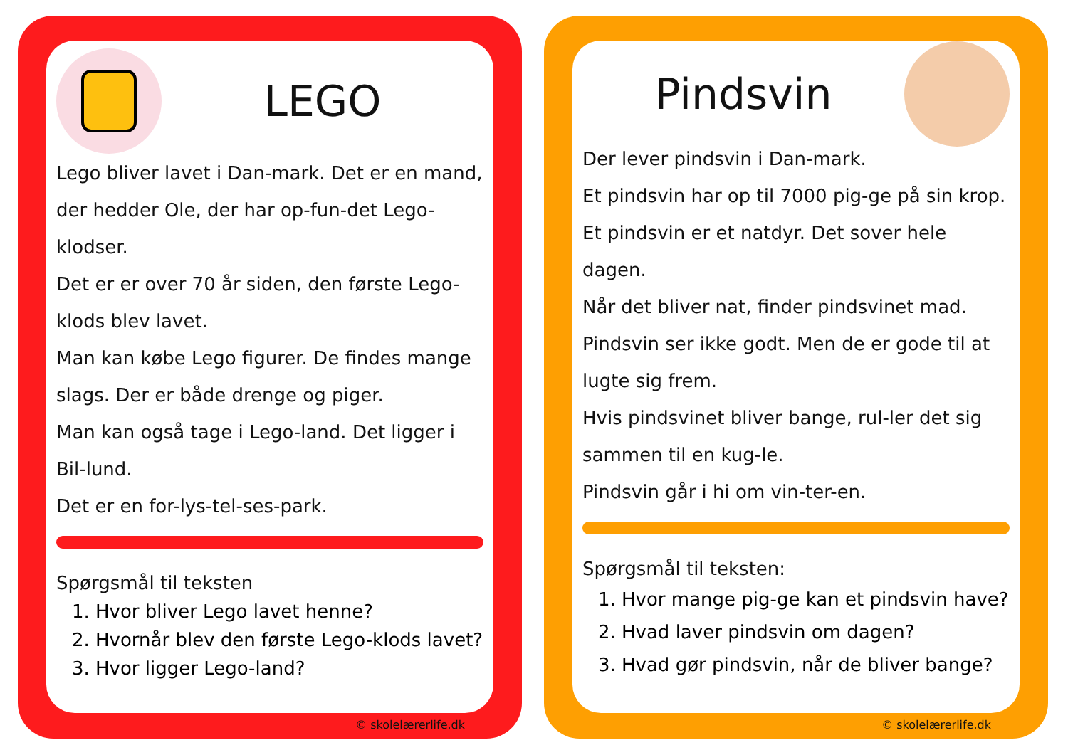LEGO
Lego bliver lavet i Dan-mark. Det er en mand, der hedder Ole, der har op-fun-det Lego-klodser.
Det er er over 70 år siden, den første Lego-klods blev lavet.
Man kan købe Lego figurer. De findes mange slags. Der er både drenge og piger.
Man kan også tage i Lego-land. Det ligger i Bil-lund.
Det er en for-lys-tel-ses-park.
Spørgsmål til teksten
1. Hvor bliver Lego lavet henne?
2. Hvornår blev den første Lego-klods lavet?
3. Hvor ligger Lego-land?
© skolelærerlife.dk
Pindsvin
Der lever pindsvin i Dan-mark.
Et pindsvin har op til 7000 pig-ge på sin krop.
Et pindsvin er et natdyr. Det sover hele dagen.
Når det bliver nat, finder pindsvinet mad.
Pindsvin ser ikke godt. Men de er gode til at lugte sig frem.
Hvis pindsvinet bliver bange, rul-ler det sig sammen til en kug-le.
Pindsvin går i hi om vin-ter-en.
Spørgsmål til teksten:
1. Hvor mange pig-ge kan et pindsvin have?
2. Hvad laver pindsvin om dagen?
3. Hvad gør pindsvin, når de bliver bange?
© skolelærerlife.dk